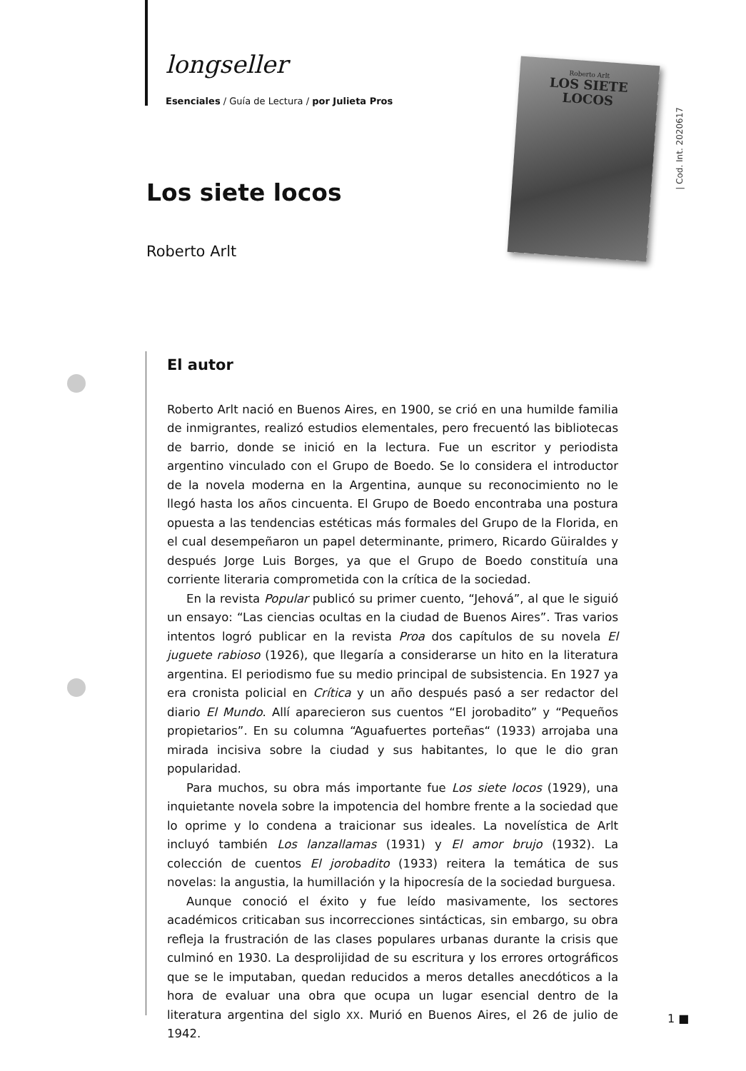longseller
Esenciales / Guía de Lectura / por Julieta Pros
Roberto Arlt
LOS SIETE
LOCOS
| Cod. Int. 2020617
Los siete locos
Roberto Arlt
El autor
Roberto Arlt nació en Buenos Aires, en 1900, se crió en una humilde familia de inmigrantes, realizó estudios elementales, pero frecuentó las bibliotecas de barrio, donde se inició en la lectura. Fue un escritor y periodista argentino vinculado con el Grupo de Boedo. Se lo considera el introductor de la novela moderna en la Argentina, aunque su reconocimiento no le llegó hasta los años cincuenta. El Grupo de Boedo encontraba una postura opuesta a las tendencias estéticas más formales del Grupo de la Florida, en el cual desempeñaron un papel determinante, primero, Ricardo Güiraldes y después Jorge Luis Borges, ya que el Grupo de Boedo constituía una corriente literaria comprometida con la crítica de la sociedad.
En la revista Popular publicó su primer cuento, “Jehová”, al que le siguió un ensayo: “Las ciencias ocultas en la ciudad de Buenos Aires”. Tras varios intentos logró publicar en la revista Proa dos capítulos de su novela El juguete rabioso (1926), que llegaría a considerarse un hito en la literatura argentina. El periodismo fue su medio principal de subsistencia. En 1927 ya era cronista policial en Crítica y un año después pasó a ser redactor del diario El Mundo. Allí aparecieron sus cuentos “El jorobadito” y “Pequeños propietarios”. En su columna “Aguafuertes porteñas“ (1933) arrojaba una mirada incisiva sobre la ciudad y sus habitantes, lo que le dio gran popularidad.
Para muchos, su obra más importante fue Los siete locos (1929), una inquietante novela sobre la impotencia del hombre frente a la sociedad que lo oprime y lo condena a traicionar sus ideales. La novelística de Arlt incluyó también Los lanzallamas (1931) y El amor brujo (1932). La colección de cuentos El jorobadito (1933) reitera la temática de sus novelas: la angustia, la humillación y la hipocresía de la sociedad burguesa.
Aunque conoció el éxito y fue leído masivamente, los sectores académicos criticaban sus incorrecciones sintácticas, sin embargo, su obra refleja la frustración de las clases populares urbanas durante la crisis que culminó en 1930. La desprolijidad de su escritura y los errores ortográficos que se le imputaban, quedan reducidos a meros detalles anecdóticos a la hora de evaluar una obra que ocupa un lugar esencial dentro de la literatura argentina del siglo XX. Murió en Buenos Aires, el 26 de julio de 1942.
1 ■